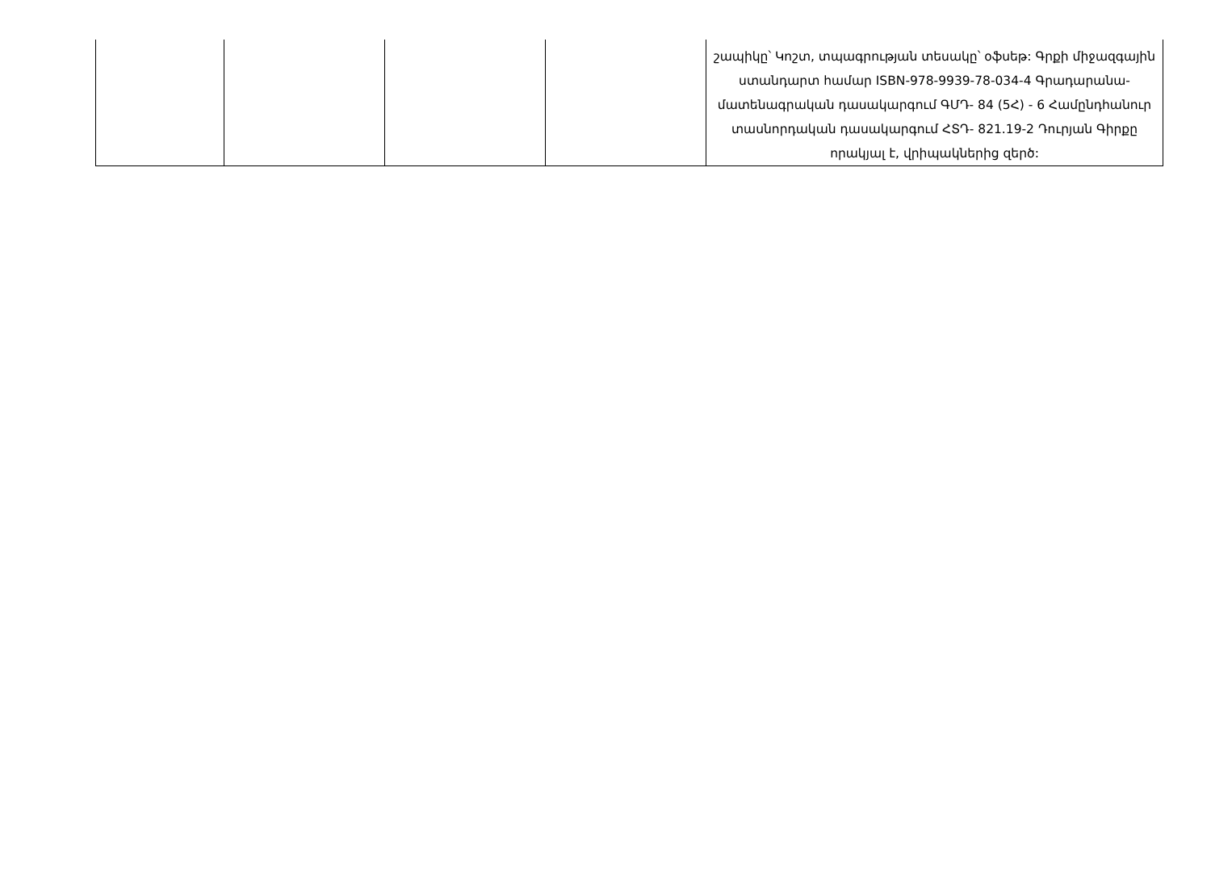| | | | | շապիկը՝ Կոշտ, տպագրության տեսակը՝ օֆսեթ: Գրքի միջազգային ստանդարտ համար ISBN-978-9939-78-034-4 Գրադարանա-մատենագրական դասակարգում ԳՄԴ- 84 (5Հ) - 6 Համընդհանուր տասնորդական դասակարգում ՀՏԴ- 821.19-2 Դուրյան Գիրքը որակյալ է, վրիպակներից զերծ: |